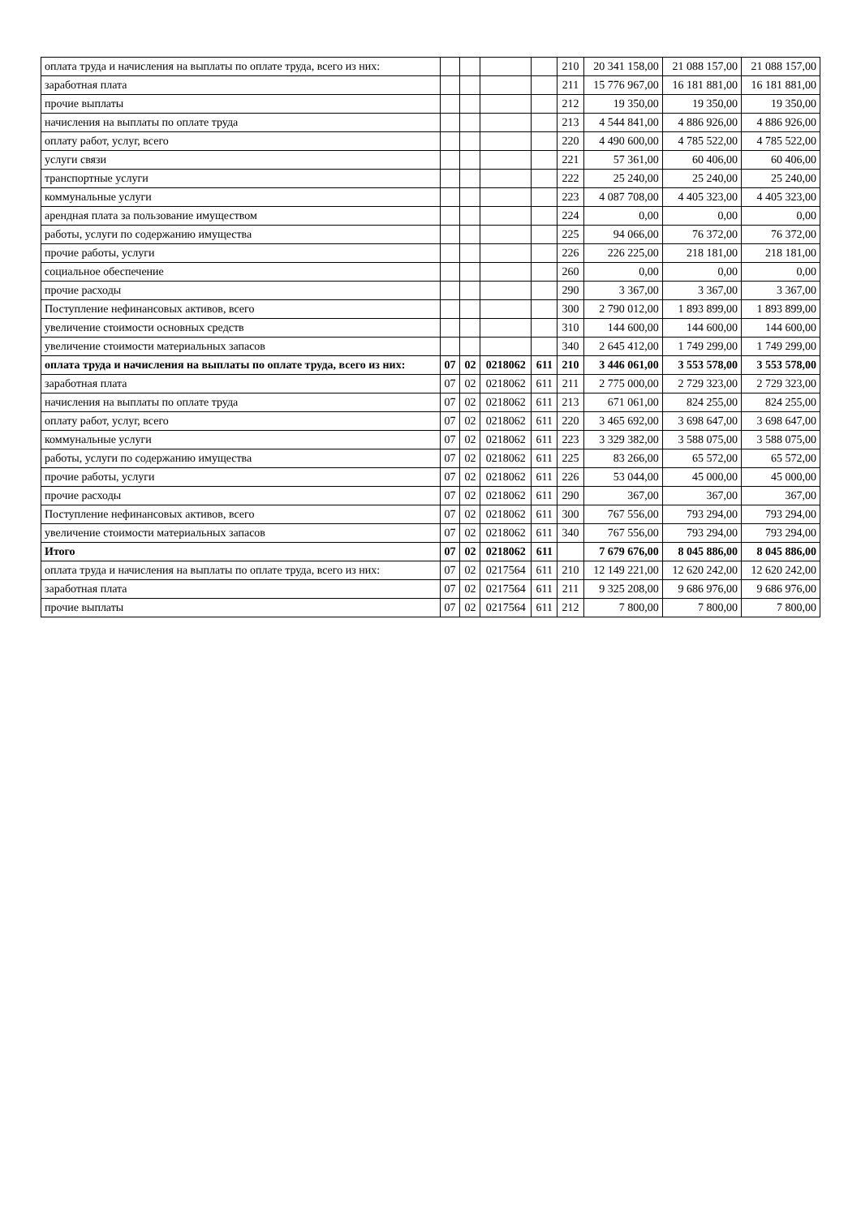| оплата труда и начисления на выплаты по оплате труда, всего из них: | | | | | 210 | 20 341 158,00 | 21 088 157,00 | 21 088 157,00 |
| заработная плата | | | | | 211 | 15 776 967,00 | 16 181 881,00 | 16 181 881,00 |
| прочие выплаты | | | | | 212 | 19 350,00 | 19 350,00 | 19 350,00 |
| начисления на выплаты по оплате труда | | | | | 213 | 4 544 841,00 | 4 886 926,00 | 4 886 926,00 |
| оплату работ, услуг, всего | | | | | 220 | 4 490 600,00 | 4 785 522,00 | 4 785 522,00 |
| услуги связи | | | | | 221 | 57 361,00 | 60 406,00 | 60 406,00 |
| транспортные услуги | | | | | 222 | 25 240,00 | 25 240,00 | 25 240,00 |
| коммунальные услуги | | | | | 223 | 4 087 708,00 | 4 405 323,00 | 4 405 323,00 |
| арендная плата за пользование имуществом | | | | | 224 | 0,00 | 0,00 | 0,00 |
| работы, услуги по содержанию имущества | | | | | 225 | 94 066,00 | 76 372,00 | 76 372,00 |
| прочие работы, услуги | | | | | 226 | 226 225,00 | 218 181,00 | 218 181,00 |
| социальное обеспечение | | | | | 260 | 0,00 | 0,00 | 0,00 |
| прочие расходы | | | | | 290 | 3 367,00 | 3 367,00 | 3 367,00 |
| Поступление нефинансовых активов, всего | | | | | 300 | 2 790 012,00 | 1 893 899,00 | 1 893 899,00 |
| увеличение стоимости основных средств | | | | | 310 | 144 600,00 | 144 600,00 | 144 600,00 |
| увеличение стоимости материальных запасов | | | | | 340 | 2 645 412,00 | 1 749 299,00 | 1 749 299,00 |
| оплата труда и начисления на выплаты по оплате труда, всего из них: | 07 | 02 | 0218062 | 611 | 210 | 3 446 061,00 | 3 553 578,00 | 3 553 578,00 |
| заработная плата | 07 | 02 | 0218062 | 611 | 211 | 2 775 000,00 | 2 729 323,00 | 2 729 323,00 |
| начисления на выплаты по оплате труда | 07 | 02 | 0218062 | 611 | 213 | 671 061,00 | 824 255,00 | 824 255,00 |
| оплату работ, услуг, всего | 07 | 02 | 0218062 | 611 | 220 | 3 465 692,00 | 3 698 647,00 | 3 698 647,00 |
| коммунальные услуги | 07 | 02 | 0218062 | 611 | 223 | 3 329 382,00 | 3 588 075,00 | 3 588 075,00 |
| работы, услуги по содержанию имущества | 07 | 02 | 0218062 | 611 | 225 | 83 266,00 | 65 572,00 | 65 572,00 |
| прочие работы, услуги | 07 | 02 | 0218062 | 611 | 226 | 53 044,00 | 45 000,00 | 45 000,00 |
| прочие расходы | 07 | 02 | 0218062 | 611 | 290 | 367,00 | 367,00 | 367,00 |
| Поступление нефинансовых активов, всего | 07 | 02 | 0218062 | 611 | 300 | 767 556,00 | 793 294,00 | 793 294,00 |
| увеличение стоимости материальных запасов | 07 | 02 | 0218062 | 611 | 340 | 767 556,00 | 793 294,00 | 793 294,00 |
| Итого | 07 | 02 | 0218062 | 611 | | 7 679 676,00 | 8 045 886,00 | 8 045 886,00 |
| оплата труда и начисления на выплаты по оплате труда, всего из них: | 07 | 02 | 0217564 | 611 | 210 | 12 149 221,00 | 12 620 242,00 | 12 620 242,00 |
| заработная плата | 07 | 02 | 0217564 | 611 | 211 | 9 325 208,00 | 9 686 976,00 | 9 686 976,00 |
| прочие выплаты | 07 | 02 | 0217564 | 611 | 212 | 7 800,00 | 7 800,00 | 7 800,00 |